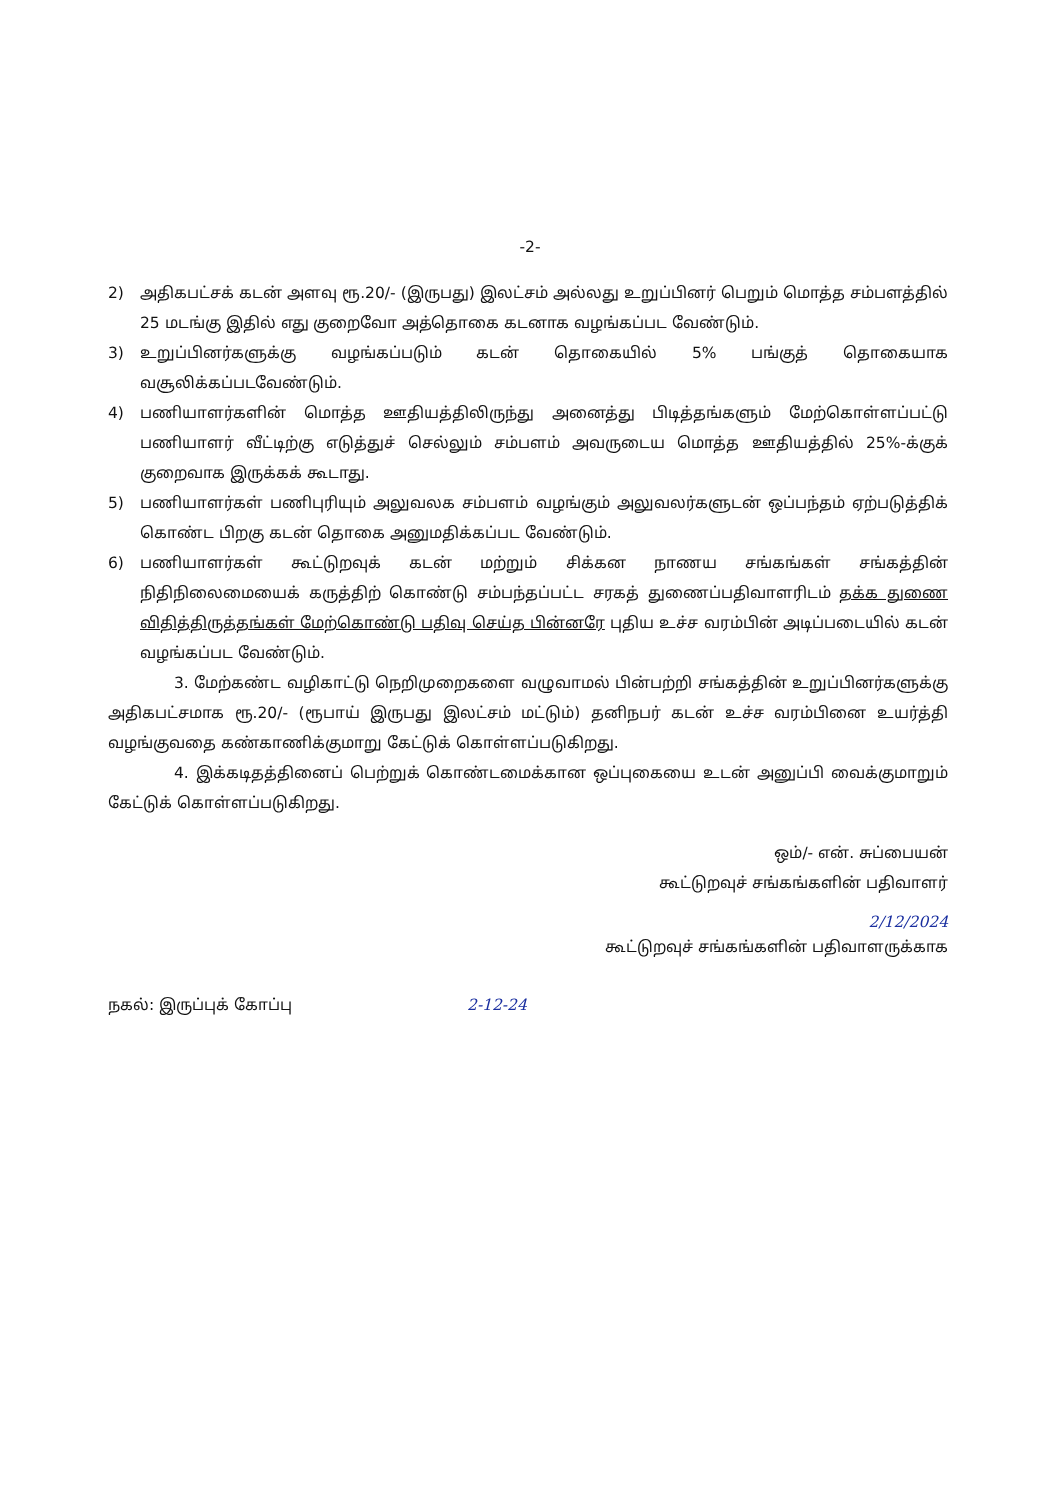-2-
2) அதிகபட்சக் கடன் அளவு ரூ.20/- (இருபது) இலட்சம் அல்லது உறுப்பினர் பெறும் மொத்த சம்பளத்தில் 25 மடங்கு இதில் எது குறைவோ அத்தொகை கடனாக வழங்கப்பட வேண்டும்.
3) உறுப்பினர்களுக்கு வழங்கப்படும் கடன் தொகையில் 5% பங்குத் தொகையாக வசூலிக்கப்படவேண்டும்.
4) பணியாளர்களின் மொத்த ஊதியத்திலிருந்து அனைத்து பிடித்தங்களும் மேற்கொள்ளப்பட்டு பணியாளர் வீட்டிற்கு எடுத்துச் செல்லும் சம்பளம் அவருடைய மொத்த ஊதியத்தில் 25%-க்குக் குறைவாக இருக்கக் கூடாது.
5) பணியாளர்கள் பணிபுரியும் அலுவலக சம்பளம் வழங்கும் அலுவலர்களுடன் ஒப்பந்தம் ஏற்படுத்திக் கொண்ட பிறகு கடன் தொகை அனுமதிக்கப்பட வேண்டும்.
6) பணியாளர்கள் கூட்டுறவுக் கடன் மற்றும் சிக்கன நாணய சங்கங்கள் சங்கத்தின் நிதிநிலைமையைக் கருத்திற் கொண்டு சம்பந்தப்பட்ட சரகத் துணைப்பதிவாளரிடம் தக்க துணை விதித்திருத்தங்கள் மேற்கொண்டு பதிவு செய்த பின்னரே புதிய உச்ச வரம்பின் அடிப்படையில் கடன் வழங்கப்பட வேண்டும்.
3. மேற்கண்ட வழிகாட்டு நெறிமுறைகளை வழுவாமல் பின்பற்றி சங்கத்தின் உறுப்பினர்களுக்கு அதிகபட்சமாக ரூ.20/- (ரூபாய் இருபது இலட்சம் மட்டும்) தனிநபர் கடன் உச்ச வரம்பினை உயர்த்தி வழங்குவதை கண்காணிக்குமாறு கேட்டுக் கொள்ளப்படுகிறது.
4. இக்கடிதத்தினைப் பெற்றுக் கொண்டமைக்கான ஒப்புகையை உடன் அனுப்பி வைக்குமாறும் கேட்டுக் கொள்ளப்படுகிறது.
ஒம்/- என். சுப்பையன்
கூட்டுறவுச் சங்கங்களின் பதிவாளர்
2/12/2024
கூட்டுறவுச் சங்கங்களின் பதிவாளருக்காக
நகல்: இருப்புக் கோப்பு 2-12-24